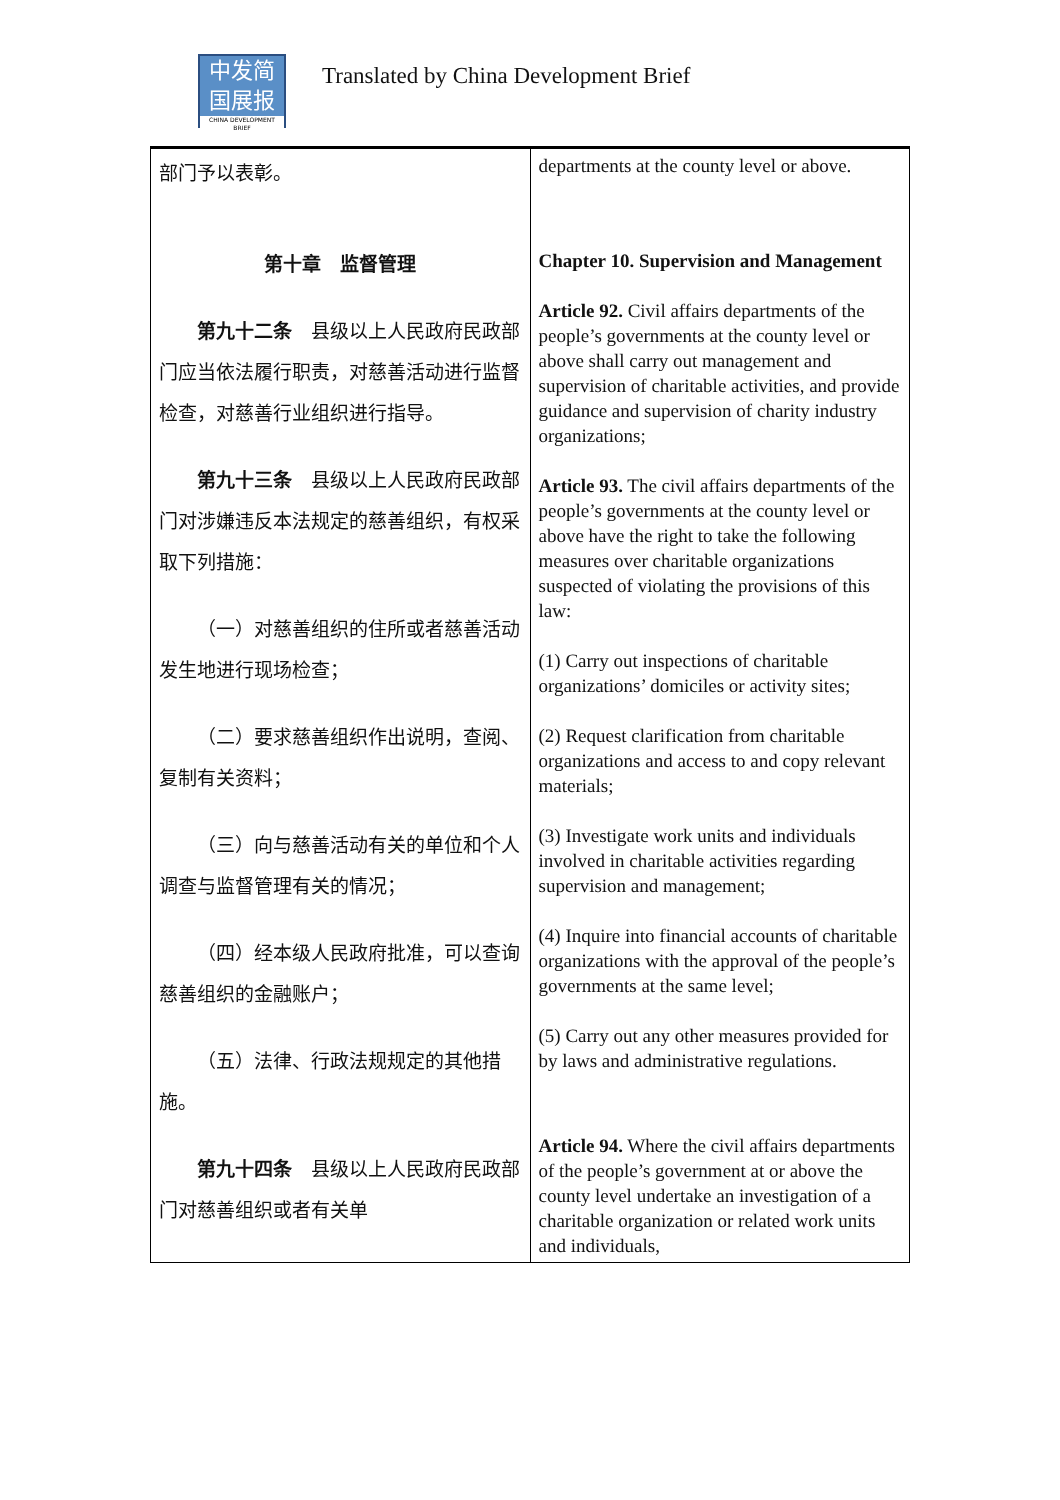中发简
国展报
CHINA DEVELOPMENT BRIEF
Translated by China Development Brief
| 部门予以表彰。 第十章 监督管理 第九十二条 县级以上人民政府民政部门应当依法履行职责，对慈善活动进行监督检查，对慈善行业组织进行指导。 第九十三条 县级以上人民政府民政部门对涉嫌违反本法规定的慈善组织，有权采取下列措施： （一）对慈善组织的住所或者慈善活动发生地进行现场检查； （二）要求慈善组织作出说明，查阅、复制有关资料； （三）向与慈善活动有关的单位和个人调查与监督管理有关的情况； （四）经本级人民政府批准，可以查询慈善组织的金融账户； （五）法律、行政法规规定的其他措施。 第九十四条 县级以上人民政府民政部门对慈善组织或者有关单 | departments at the county level or above. Chapter 10. Supervision and Management Article 92. Civil affairs departments of the people’s governments at the county level or above shall carry out management and supervision of charitable activities, and provide guidance and supervision of charity industry organizations; Article 93. The civil affairs departments of the people’s governments at the county level or above have the right to take the following measures over charitable organizations suspected of violating the provisions of this law: (1) Carry out inspections of charitable organizations’ domiciles or activity sites; (2) Request clarification from charitable organizations and access to and copy relevant materials; (3) Investigate work units and individuals involved in charitable activities regarding supervision and management; (4) Inquire into financial accounts of charitable organizations with the approval of the people’s governments at the same level; (5) Carry out any other measures provided for by laws and administrative regulations. Article 94. Where the civil affairs departments of the people’s government at or above the county level undertake an investigation of a charitable organization or related work units and individuals, |